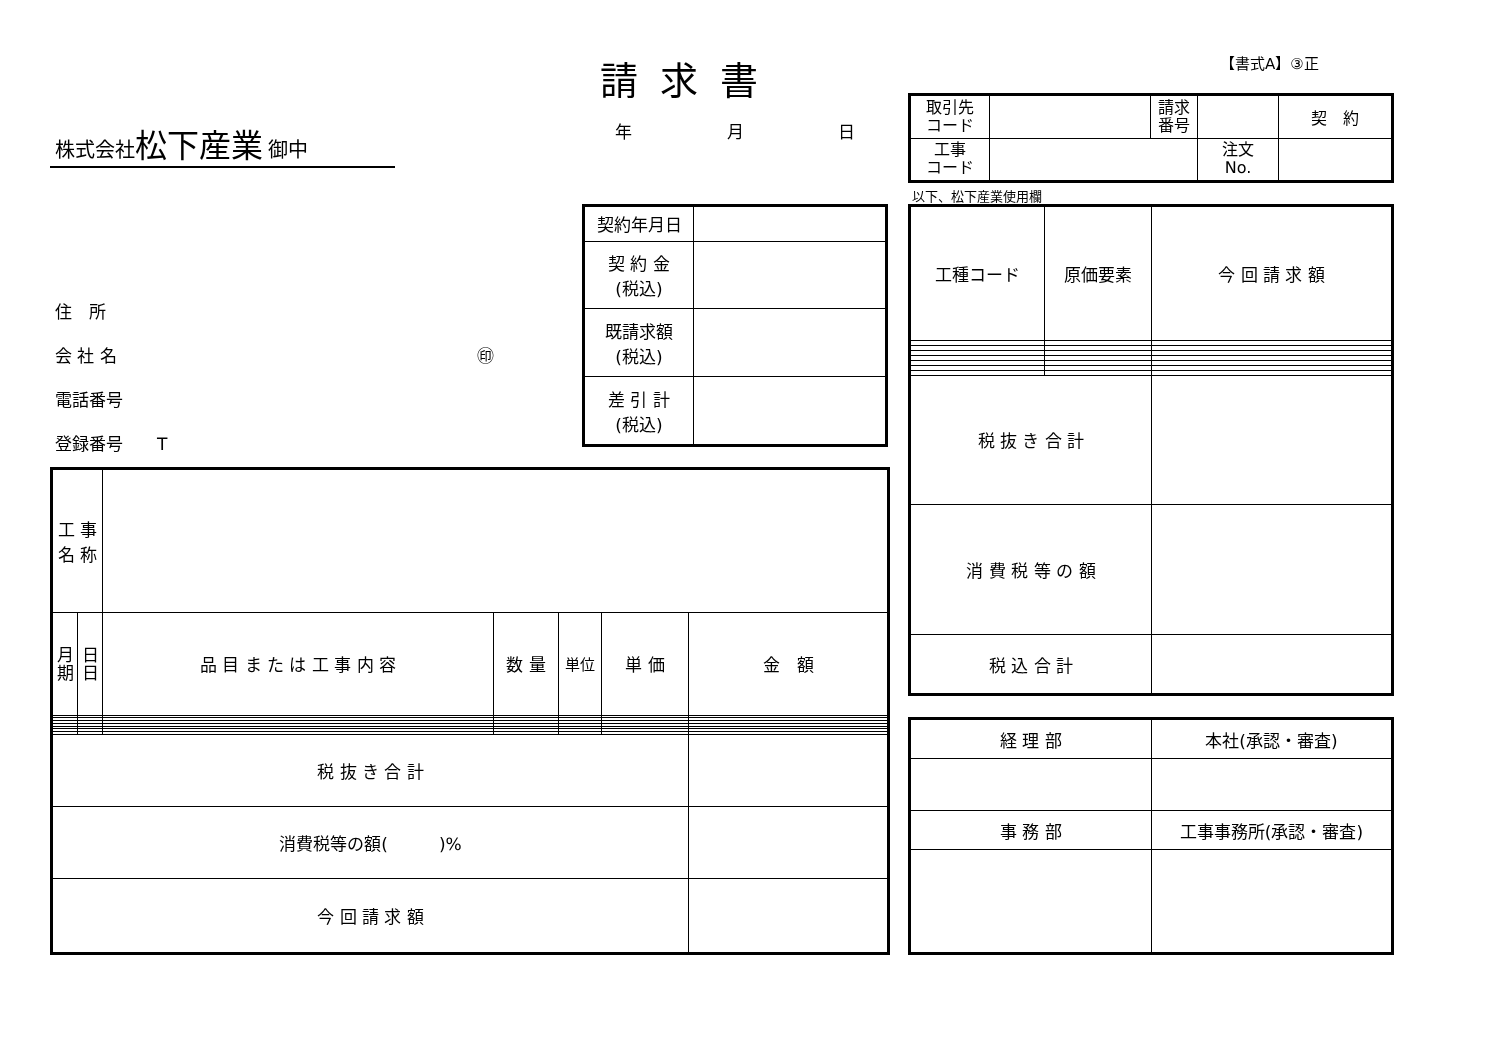【書式A】③正
請求書
年 月 日
株式会社 松下産業 御中
住　所
会 社 名 ㊞
電話番号
登録番号　　T
| 取引先 コード | | 請求 番号 | | 契 約 |
| 工事 コード | | | 注文 No. | |
以下、松下産業使用欄
| 契約年月日 | |
| 契 約 金 (税込) | |
| 既請求額 (税込) | |
| 差 引 計 (税込) | |
| 工種コード | 原価要素 | 今 回 請 求 額 |
| 税 抜 き 合 計 | | |
| 消 費 税 等 の 額 | | |
| 税 込 合 計 | | |
| 工 事 名 称 | | | | | | |
| 月 期 | 日 日 | 品 目 ま た は 工 事 内 容 | 数 量 | 単位 | 単 価 | 金 額 |
| 税 抜 き 合 計 | | | | | | |
| 消費税等の額( )% | | | | | | |
| 今 回 請 求 額 | | | | | | |
| 経 理 部 | 本社(承認・審査) |
| 事 務 部 | 工事事務所(承認・審査) |